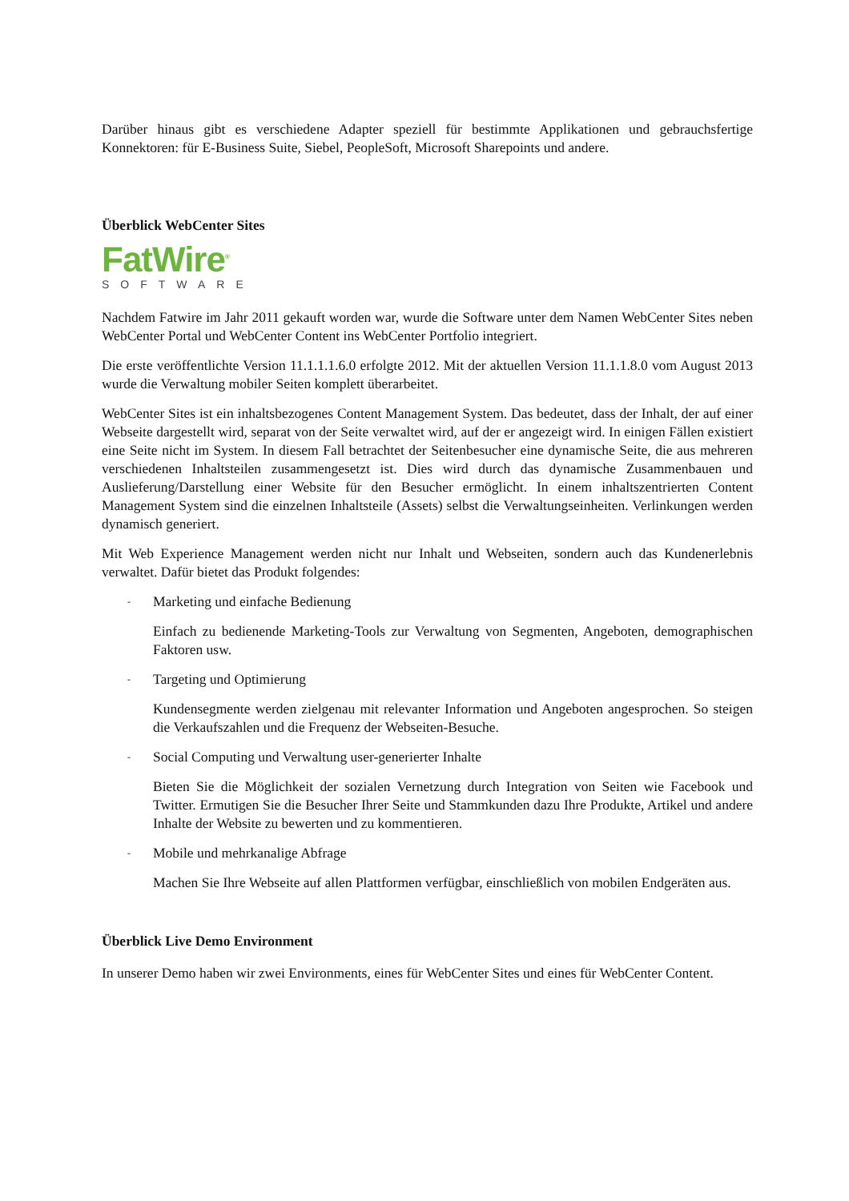Darüber hinaus gibt es verschiedene Adapter speziell für bestimmte Applikationen und gebrauchsfertige Konnektoren: für E-Business Suite, Siebel, PeopleSoft, Microsoft Sharepoints und andere.
Überblick WebCenter Sites
FatWire<sup>®</sup>
SOFTWARE
Nachdem Fatwire im Jahr 2011 gekauft worden war, wurde die Software unter dem Namen WebCenter Sites neben WebCenter Portal und WebCenter Content ins WebCenter Portfolio integriert.
Die erste veröffentlichte Version 11.1.1.1.6.0 erfolgte 2012. Mit der aktuellen Version 11.1.1.8.0 vom August 2013 wurde die Verwaltung mobiler Seiten komplett überarbeitet.
WebCenter Sites ist ein inhaltsbezogenes Content Management System. Das bedeutet, dass der Inhalt, der auf einer Webseite dargestellt wird, separat von der Seite verwaltet wird, auf der er angezeigt wird. In einigen Fällen existiert eine Seite nicht im System. In diesem Fall betrachtet der Seitenbesucher eine dynamische Seite, die aus mehreren verschiedenen Inhaltsteilen zusammengesetzt ist. Dies wird durch das dynamische Zusammenbauen und Auslieferung/Darstellung einer Website für den Besucher ermöglicht. In einem inhaltszentrierten Content Management System sind die einzelnen Inhaltsteile (Assets) selbst die Verwaltungseinheiten. Verlinkungen werden dynamisch generiert.
Mit Web Experience Management werden nicht nur Inhalt und Webseiten, sondern auch das Kundenerlebnis verwaltet. Dafür bietet das Produkt folgendes:
- Marketing und einfache Bedienung
Einfach zu bedienende Marketing-Tools zur Verwaltung von Segmenten, Angeboten, demographischen Faktoren usw.
- Targeting und Optimierung
Kundensegmente werden zielgenau mit relevanter Information und Angeboten angesprochen. So steigen die Verkaufszahlen und die Frequenz der Webseiten-Besuche.
- Social Computing und Verwaltung user-generierter Inhalte
Bieten Sie die Möglichkeit der sozialen Vernetzung durch Integration von Seiten wie Facebook und Twitter. Ermutigen Sie die Besucher Ihrer Seite und Stammkunden dazu Ihre Produkte, Artikel und andere Inhalte der Website zu bewerten und zu kommentieren.
- Mobile und mehrkanalige Abfrage
Machen Sie Ihre Webseite auf allen Plattformen verfügbar, einschließlich von mobilen Endgeräten aus.
Überblick Live Demo Environment
In unserer Demo haben wir zwei Environments, eines für WebCenter Sites und eines für WebCenter Content.